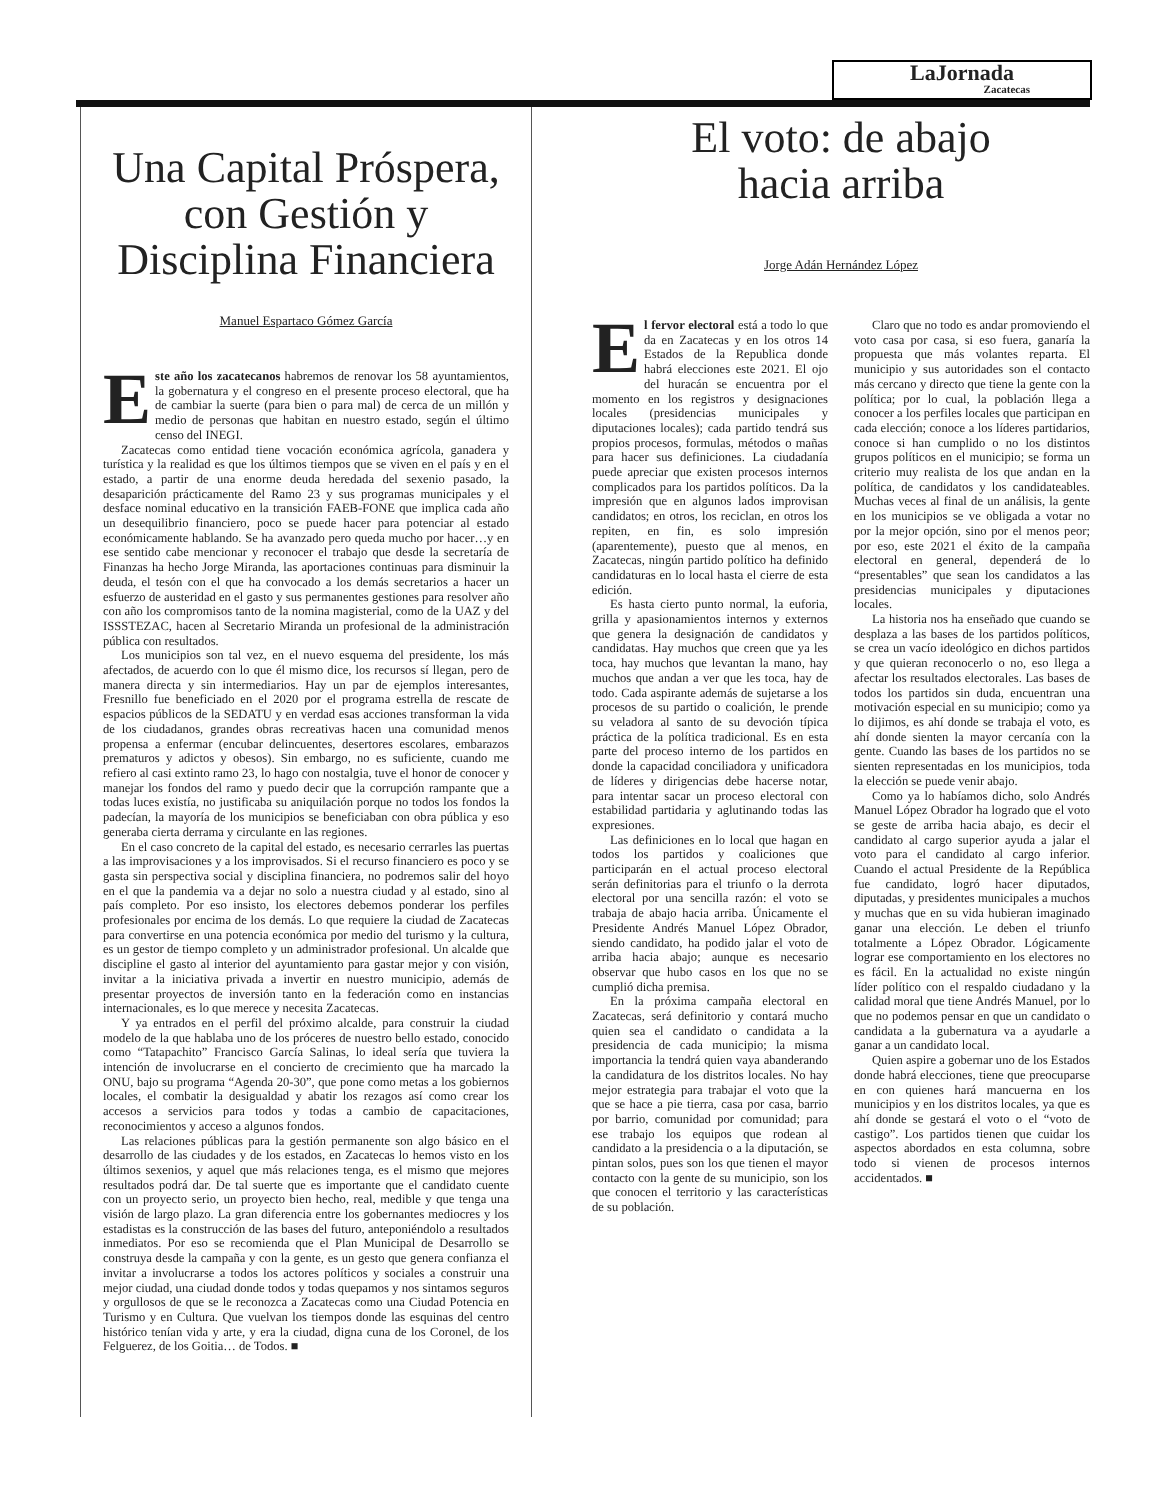LaJornada
Zacatecas
Una Capital Próspera, con Gestión y Disciplina Financiera
Manuel Espartaco Gómez García
Este año los zacatecanos habremos de renovar los 58 ayuntamientos, la gobernatura y el congreso en el presente proceso electoral, que ha de cambiar la suerte (para bien o para mal) de cerca de un millón y medio de personas que habitan en nuestro estado, según el último censo del INEGI.
Zacatecas como entidad tiene vocación económica agrícola, ganadera y turística y la realidad es que los últimos tiempos que se viven en el país y en el estado, a partir de una enorme deuda heredada del sexenio pasado, la desaparición prácticamente del Ramo 23 y sus programas municipales y el desface nominal educativo en la transición FAEB-FONE que implica cada año un desequilibrio financiero, poco se puede hacer para potenciar al estado económicamente hablando. Se ha avanzado pero queda mucho por hacer…y en ese sentido cabe mencionar y reconocer el trabajo que desde la secretaría de Finanzas ha hecho Jorge Miranda, las aportaciones continuas para disminuir la deuda, el tesón con el que ha convocado a los demás secretarios a hacer un esfuerzo de austeridad en el gasto y sus permanentes gestiones para resolver año con año los compromisos tanto de la nomina magisterial, como de la UAZ y del ISSSTEZAC, hacen al Secretario Miranda un profesional de la administración pública con resultados.
Los municipios son tal vez, en el nuevo esquema del presidente, los más afectados, de acuerdo con lo que él mismo dice, los recursos sí llegan, pero de manera directa y sin intermediarios. Hay un par de ejemplos interesantes, Fresnillo fue beneficiado en el 2020 por el programa estrella de rescate de espacios públicos de la SEDATU y en verdad esas acciones transforman la vida de los ciudadanos, grandes obras recreativas hacen una comunidad menos propensa a enfermar (encubar delincuentes, desertores escolares, embarazos prematuros y adictos y obesos). Sin embargo, no es suficiente, cuando me refiero al casi extinto ramo 23, lo hago con nostalgia, tuve el honor de conocer y manejar los fondos del ramo y puedo decir que la corrupción rampante que a todas luces existía, no justificaba su aniquilación porque no todos los fondos la padecían, la mayoría de los municipios se beneficiaban con obra pública y eso generaba cierta derrama y circulante en las regiones.
En el caso concreto de la capital del estado, es necesario cerrarles las puertas a las improvisaciones y a los improvisados. Si el recurso financiero es poco y se gasta sin perspectiva social y disciplina financiera, no podremos salir del hoyo en el que la pandemia va a dejar no solo a nuestra ciudad y al estado, sino al país completo. Por eso insisto, los electores debemos ponderar los perfiles profesionales por encima de los demás. Lo que requiere la ciudad de Zacatecas para convertirse en una potencia económica por medio del turismo y la cultura, es un gestor de tiempo completo y un administrador profesional. Un alcalde que discipline el gasto al interior del ayuntamiento para gastar mejor y con visión, invitar a la iniciativa privada a invertir en nuestro municipio, además de presentar proyectos de inversión tanto en la federación como en instancias internacionales, es lo que merece y necesita Zacatecas.
Y ya entrados en el perfil del próximo alcalde, para construir la ciudad modelo de la que hablaba uno de los próceres de nuestro bello estado, conocido como “Tatapachito” Francisco García Salinas, lo ideal sería que tuviera la intención de involucrarse en el concierto de crecimiento que ha marcado la ONU, bajo su programa “Agenda 20-30”, que pone como metas a los gobiernos locales, el combatir la desigualdad y abatir los rezagos así como crear los accesos a servicios para todos y todas a cambio de capacitaciones, reconocimientos y acceso a algunos fondos.
Las relaciones públicas para la gestión permanente son algo básico en el desarrollo de las ciudades y de los estados, en Zacatecas lo hemos visto en los últimos sexenios, y aquel que más relaciones tenga, es el mismo que mejores resultados podrá dar. De tal suerte que es importante que el candidato cuente con un proyecto serio, un proyecto bien hecho, real, medible y que tenga una visión de largo plazo. La gran diferencia entre los gobernantes mediocres y los estadistas es la construcción de las bases del futuro, anteponiéndolo a resultados inmediatos. Por eso se recomienda que el Plan Municipal de Desarrollo se construya desde la campaña y con la gente, es un gesto que genera confianza el invitar a involucrarse a todos los actores políticos y sociales a construir una mejor ciudad, una ciudad donde todos y todas quepamos y nos sintamos seguros y orgullosos de que se le reconozca a Zacatecas como una Ciudad Potencia en Turismo y en Cultura. Que vuelvan los tiempos donde las esquinas del centro histórico tenían vida y arte, y era la ciudad, digna cuna de los Coronel, de los Felguerez, de los Goitia… de Todos. ■
El voto: de abajo
hacia arriba
Jorge Adán Hernández López
El fervor electoral está a todo lo que da en Zacatecas y en los otros 14 Estados de la Republica donde habrá elecciones este 2021. El ojo del huracán se encuentra por el momento en los registros y designaciones locales (presidencias municipales y diputaciones locales); cada partido tendrá sus propios procesos, formulas, métodos o mañas para hacer sus definiciones. La ciudadanía puede apreciar que existen procesos internos complicados para los partidos políticos. Da la impresión que en algunos lados improvisan candidatos; en otros, los reciclan, en otros los repiten, en fin, es solo impresión (aparentemente), puesto que al menos, en Zacatecas, ningún partido político ha definido candidaturas en lo local hasta el cierre de esta edición.
Es hasta cierto punto normal, la euforia, grilla y apasionamientos internos y externos que genera la designación de candidatos y candidatas. Hay muchos que creen que ya les toca, hay muchos que levantan la mano, hay muchos que andan a ver que les toca, hay de todo. Cada aspirante además de sujetarse a los procesos de su partido o coalición, le prende su veladora al santo de su devoción típica práctica de la política tradicional. Es en esta parte del proceso interno de los partidos en donde la capacidad conciliadora y unificadora de líderes y dirigencias debe hacerse notar, para intentar sacar un proceso electoral con estabilidad partidaria y aglutinando todas las expresiones.
Las definiciones en lo local que hagan en todos los partidos y coaliciones que participarán en el actual proceso electoral serán definitorias para el triunfo o la derrota electoral por una sencilla razón: el voto se trabaja de abajo hacia arriba. Únicamente el Presidente Andrés Manuel López Obrador, siendo candidato, ha podido jalar el voto de arriba hacia abajo; aunque es necesario observar que hubo casos en los que no se cumplió dicha premisa.
En la próxima campaña electoral en Zacatecas, será definitorio y contará mucho quien sea el candidato o candidata a la presidencia de cada municipio; la misma importancia la tendrá quien vaya abanderando la candidatura de los distritos locales. No hay mejor estrategia para trabajar el voto que la que se hace a pie tierra, casa por casa, barrio por barrio, comunidad por comunidad; para ese trabajo los equipos que rodean al candidato a la presidencia o a la diputación, se pintan solos, pues son los que tienen el mayor contacto con la gente de su municipio, son los que conocen el territorio y las características de su población.
Claro que no todo es andar promoviendo el voto casa por casa, si eso fuera, ganaría la propuesta que más volantes reparta. El municipio y sus autoridades son el contacto más cercano y directo que tiene la gente con la política; por lo cual, la población llega a conocer a los perfiles locales que participan en cada elección; conoce a los líderes partidarios, conoce si han cumplido o no los distintos grupos políticos en el municipio; se forma un criterio muy realista de los que andan en la política, de candidatos y los candidateables. Muchas veces al final de un análisis, la gente en los municipios se ve obligada a votar no por la mejor opción, sino por el menos peor; por eso, este 2021 el éxito de la campaña electoral en general, dependerá de lo “presentables” que sean los candidatos a las presidencias municipales y diputaciones locales.
La historia nos ha enseñado que cuando se desplaza a las bases de los partidos políticos, se crea un vacío ideológico en dichos partidos y que quieran reconocerlo o no, eso llega a afectar los resultados electorales. Las bases de todos los partidos sin duda, encuentran una motivación especial en su municipio; como ya lo dijimos, es ahí donde se trabaja el voto, es ahí donde sienten la mayor cercanía con la gente. Cuando las bases de los partidos no se sienten representadas en los municipios, toda la elección se puede venir abajo.
Como ya lo habíamos dicho, solo Andrés Manuel López Obrador ha logrado que el voto se geste de arriba hacia abajo, es decir el candidato al cargo superior ayuda a jalar el voto para el candidato al cargo inferior. Cuando el actual Presidente de la República fue candidato, logró hacer diputados, diputadas, y presidentes municipales a muchos y muchas que en su vida hubieran imaginado ganar una elección. Le deben el triunfo totalmente a López Obrador. Lógicamente lograr ese comportamiento en los electores no es fácil. En la actualidad no existe ningún líder político con el respaldo ciudadano y la calidad moral que tiene Andrés Manuel, por lo que no podemos pensar en que un candidato o candidata a la gubernatura va a ayudarle a ganar a un candidato local.
Quien aspire a gobernar uno de los Estados donde habrá elecciones, tiene que preocuparse en con quienes hará mancuerna en los municipios y en los distritos locales, ya que es ahí donde se gestará el voto o el “voto de castigo”. Los partidos tienen que cuidar los aspectos abordados en esta columna, sobre todo si vienen de procesos internos accidentados. ■